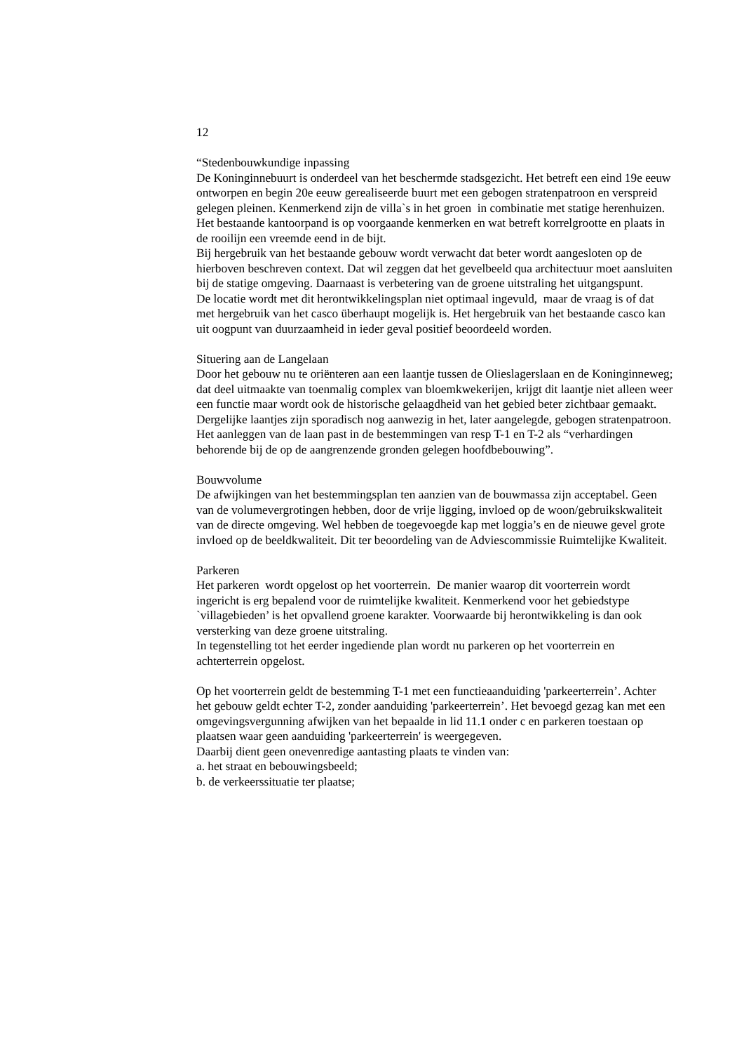12
“Stedenbouwkundige inpassing
De Koninginnebuurt is onderdeel van het beschermde stadsgezicht. Het betreft een eind 19e eeuw ontworpen en begin 20e eeuw gerealiseerde buurt met een gebogen stratenpatroon en verspreid gelegen pleinen. Kenmerkend zijn de villa`s in het groen in combinatie met statige herenhuizen. Het bestaande kantoorpand is op voorgaande kenmerken en wat betreft korrelgrootte en plaats in de rooilijn een vreemde eend in de bijt.
Bij hergebruik van het bestaande gebouw wordt verwacht dat beter wordt aangesloten op de hierboven beschreven context. Dat wil zeggen dat het gevelbeeld qua architectuur moet aansluiten bij de statige omgeving. Daarnaast is verbetering van de groene uitstraling het uitgangspunt.
De locatie wordt met dit herontwikkelingsplan niet optimaal ingevuld, maar de vraag is of dat met hergebruik van het casco überhaupt mogelijk is. Het hergebruik van het bestaande casco kan uit oogpunt van duurzaamheid in ieder geval positief beoordeeld worden.
Situering aan de Langelaan
Door het gebouw nu te oriënteren aan een laantje tussen de Olieslagerslaan en de Koninginneweg; dat deel uitmaakte van toenmalig complex van bloemkwekerijen, krijgt dit laantje niet alleen weer een functie maar wordt ook de historische gelaagdheid van het gebied beter zichtbaar gemaakt. Dergelijke laantjes zijn sporadisch nog aanwezig in het, later aangelegde, gebogen stratenpatroon. Het aanleggen van de laan past in de bestemmingen van resp T-1 en T-2 als “verhardingen behorende bij de op de aangrenzende gronden gelegen hoofdbebouwing”.
Bouwvolume
De afwijkingen van het bestemmingsplan ten aanzien van de bouwmassa zijn acceptabel. Geen van de volumevergrotingen hebben, door de vrije ligging, invloed op de woon/gebruikskwaliteit van de directe omgeving. Wel hebben de toegevoegde kap met loggia’s en de nieuwe gevel grote invloed op de beeldkwaliteit. Dit ter beoordeling van de Adviescommissie Ruimtelijke Kwaliteit.
Parkeren
Het parkeren wordt opgelost op het voorterrein. De manier waarop dit voorterrein wordt ingericht is erg bepalend voor de ruimtelijke kwaliteit. Kenmerkend voor het gebiedstype `villagebieden’ is het opvallend groene karakter. Voorwaarde bij herontwikkeling is dan ook versterking van deze groene uitstraling.
In tegenstelling tot het eerder ingediende plan wordt nu parkeren op het voorterrein en achterterrein opgelost.
Op het voorterrein geldt de bestemming T-1 met een functieaanduiding 'parkeerterrein’. Achter het gebouw geldt echter T-2, zonder aanduiding 'parkeerterrein’. Het bevoegd gezag kan met een omgevingsvergunning afwijken van het bepaalde in lid 11.1 onder c en parkeren toestaan op plaatsen waar geen aanduiding 'parkeerterrein' is weergegeven.
Daarbij dient geen onevenredige aantasting plaats te vinden van:
a. het straat en bebouwingsbeeld;
b. de verkeerssituatie ter plaatse;